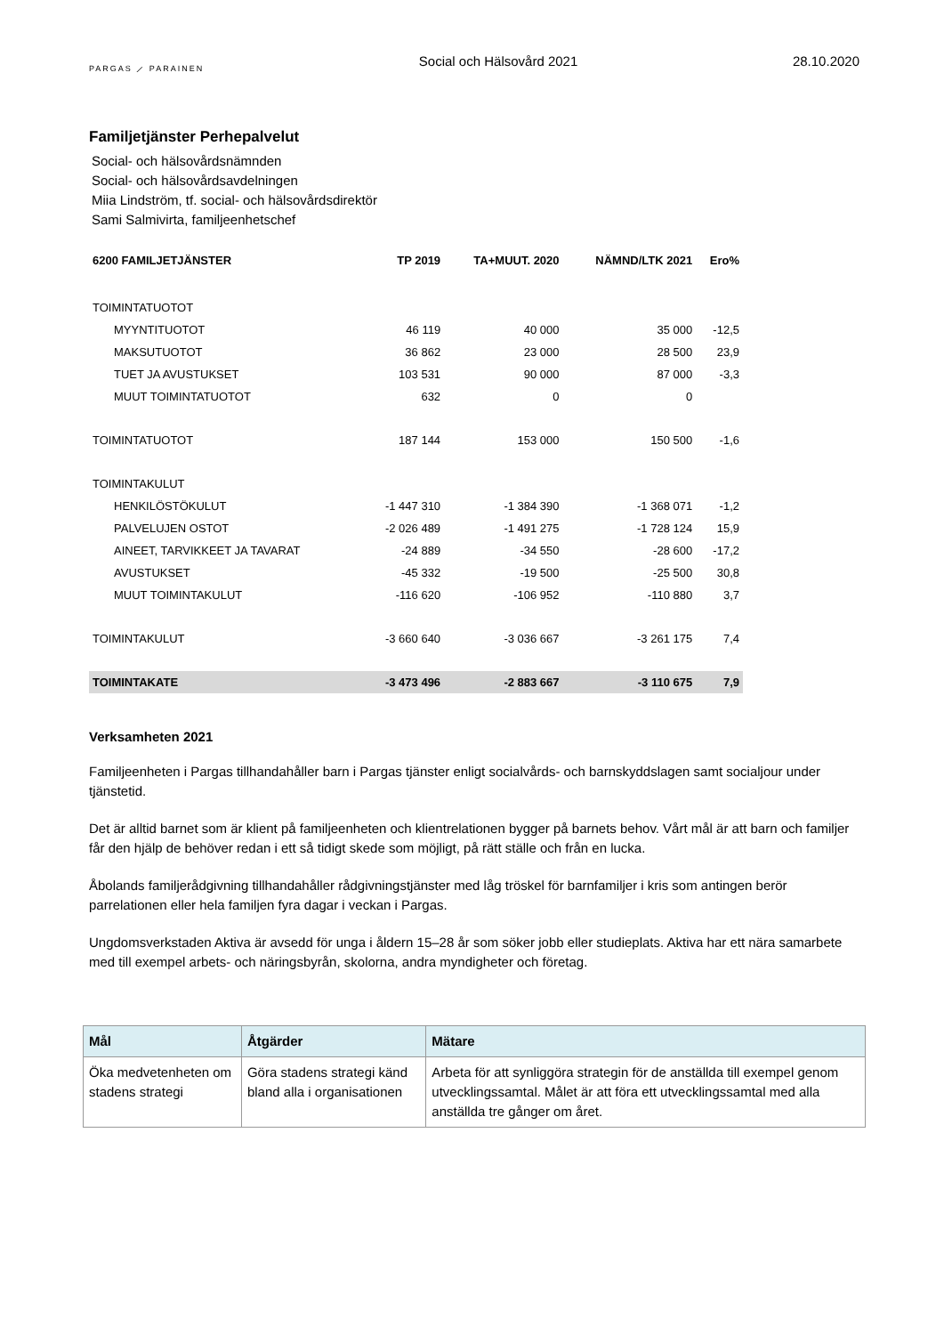PARGAS ⟋ PARAINEN
Social och Hälsovård 2021 28.10.2020
Familjetjänster Perhepalvelut
Social- och hälsovårdsnämnden
Social- och hälsovårdsavdelningen
Miia Lindström, tf. social- och hälsovårdsdirektör
Sami Salmivirta, familjeenhetschef
| 6200 FAMILJETJÄNSTER | TP 2019 | TA+MUUT. 2020 | NÄMND/LTK 2021 | Ero% |
| --- | --- | --- | --- | --- |
| TOIMINTATUOTOT | | | | |
| MYYNTITUOTOT | 46 119 | 40 000 | 35 000 | -12,5 |
| MAKSUTUOTOT | 36 862 | 23 000 | 28 500 | 23,9 |
| TUET JA AVUSTUKSET | 103 531 | 90 000 | 87 000 | -3,3 |
| MUUT TOIMINTATUOTOT | 632 | 0 | 0 | |
| TOIMINTATUOTOT | 187 144 | 153 000 | 150 500 | -1,6 |
| TOIMINTAKULUT | | | | |
| HENKILÖSTÖKULUT | -1 447 310 | -1 384 390 | -1 368 071 | -1,2 |
| PALVELUJEN OSTOT | -2 026 489 | -1 491 275 | -1 728 124 | 15,9 |
| AINEET, TARVIKKEET JA TAVARAT | -24 889 | -34 550 | -28 600 | -17,2 |
| AVUSTUKSET | -45 332 | -19 500 | -25 500 | 30,8 |
| MUUT TOIMINTAKULUT | -116 620 | -106 952 | -110 880 | 3,7 |
| TOIMINTAKULUT | -3 660 640 | -3 036 667 | -3 261 175 | 7,4 |
| TOIMINTAKATE | -3 473 496 | -2 883 667 | -3 110 675 | 7,9 |
Verksamheten 2021
Familjeenheten i Pargas tillhandahåller barn i Pargas tjänster enligt socialvårds- och barnskyddslagen samt socialjour under tjänstetid.
Det är alltid barnet som är klient på familjeenheten och klientrelationen bygger på barnets behov. Vårt mål är att barn och familjer får den hjälp de behöver redan i ett så tidigt skede som möjligt, på rätt ställe och från en lucka.
Åbolands familjerådgivning tillhandahåller rådgivningstjänster med låg tröskel för barnfamiljer i kris som antingen berör parrelationen eller hela familjen fyra dagar i veckan i Pargas.
Ungdomsverkstaden Aktiva är avsedd för unga i åldern 15–28 år som söker jobb eller studieplats. Aktiva har ett nära samarbete med till exempel arbets- och näringsbyrån, skolorna, andra myndigheter och företag.
| Mål | Åtgärder | Mätare |
| --- | --- | --- |
| Öka medvetenheten om stadens strategi | Göra stadens strategi känd bland alla i organisationen | Arbeta för att synliggöra strategin för de anställda till exempel genom utvecklingssamtal. Målet är att föra ett utvecklingssamtal med alla anställda tre gånger om året. |